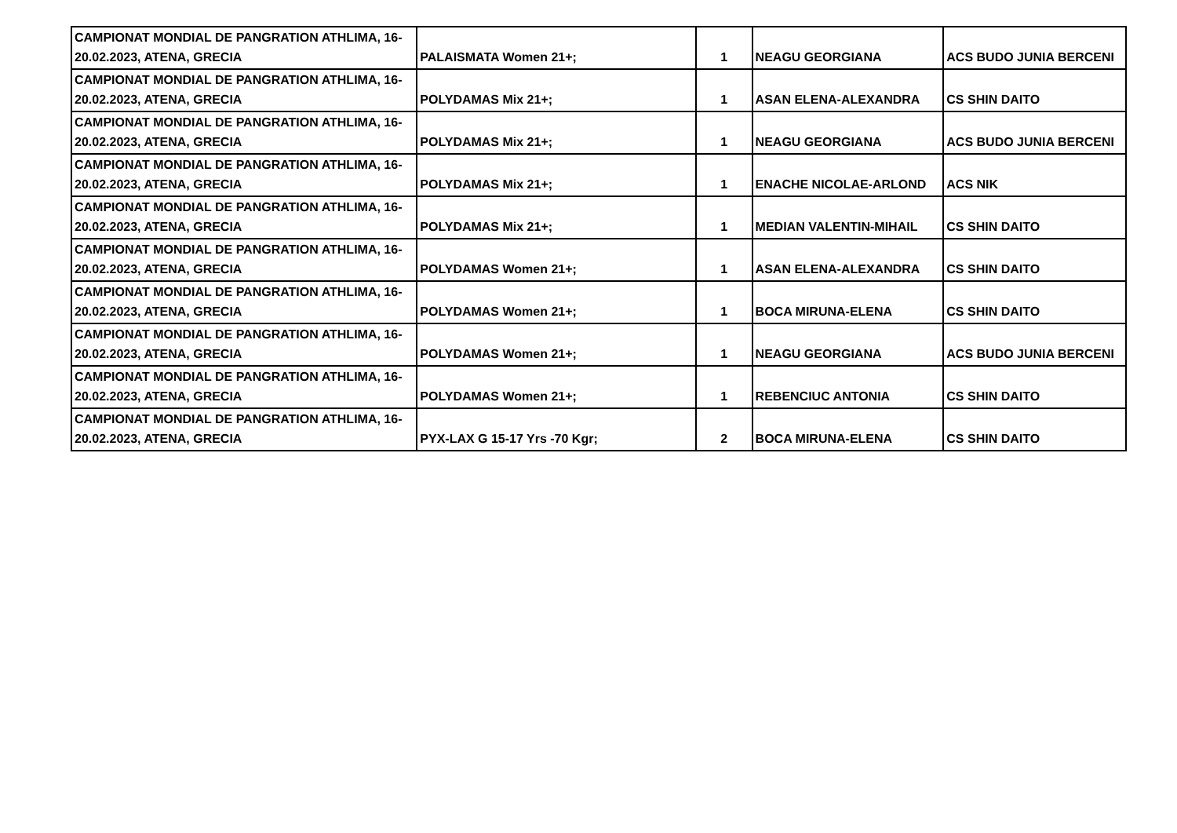| CAMPIONAT MONDIAL DE PANGRATION ATHLIMA, 16-20.02.2023, ATENA, GRECIA | PALAISMATA Women 21+; | 1 | NEAGU GEORGIANA | ACS BUDO JUNIA BERCENI |
| CAMPIONAT MONDIAL DE PANGRATION ATHLIMA, 16-20.02.2023, ATENA, GRECIA | POLYDAMAS Mix 21+; | 1 | ASAN ELENA-ALEXANDRA | CS SHIN DAITO |
| CAMPIONAT MONDIAL DE PANGRATION ATHLIMA, 16-20.02.2023, ATENA, GRECIA | POLYDAMAS Mix 21+; | 1 | NEAGU GEORGIANA | ACS BUDO JUNIA BERCENI |
| CAMPIONAT MONDIAL DE PANGRATION ATHLIMA, 16-20.02.2023, ATENA, GRECIA | POLYDAMAS Mix 21+; | 1 | ENACHE NICOLAE-ARLOND | ACS NIK |
| CAMPIONAT MONDIAL DE PANGRATION ATHLIMA, 16-20.02.2023, ATENA, GRECIA | POLYDAMAS Mix 21+; | 1 | MEDIAN VALENTIN-MIHAIL | CS SHIN DAITO |
| CAMPIONAT MONDIAL DE PANGRATION ATHLIMA, 16-20.02.2023, ATENA, GRECIA | POLYDAMAS Women 21+; | 1 | ASAN ELENA-ALEXANDRA | CS SHIN DAITO |
| CAMPIONAT MONDIAL DE PANGRATION ATHLIMA, 16-20.02.2023, ATENA, GRECIA | POLYDAMAS Women 21+; | 1 | BOCA MIRUNA-ELENA | CS SHIN DAITO |
| CAMPIONAT MONDIAL DE PANGRATION ATHLIMA, 16-20.02.2023, ATENA, GRECIA | POLYDAMAS Women 21+; | 1 | NEAGU GEORGIANA | ACS BUDO JUNIA BERCENI |
| CAMPIONAT MONDIAL DE PANGRATION ATHLIMA, 16-20.02.2023, ATENA, GRECIA | POLYDAMAS Women 21+; | 1 | REBENCIUC ANTONIA | CS SHIN DAITO |
| CAMPIONAT MONDIAL DE PANGRATION ATHLIMA, 16-20.02.2023, ATENA, GRECIA | PYX-LAX G 15-17 Yrs -70 Kgr; | 2 | BOCA MIRUNA-ELENA | CS SHIN DAITO |